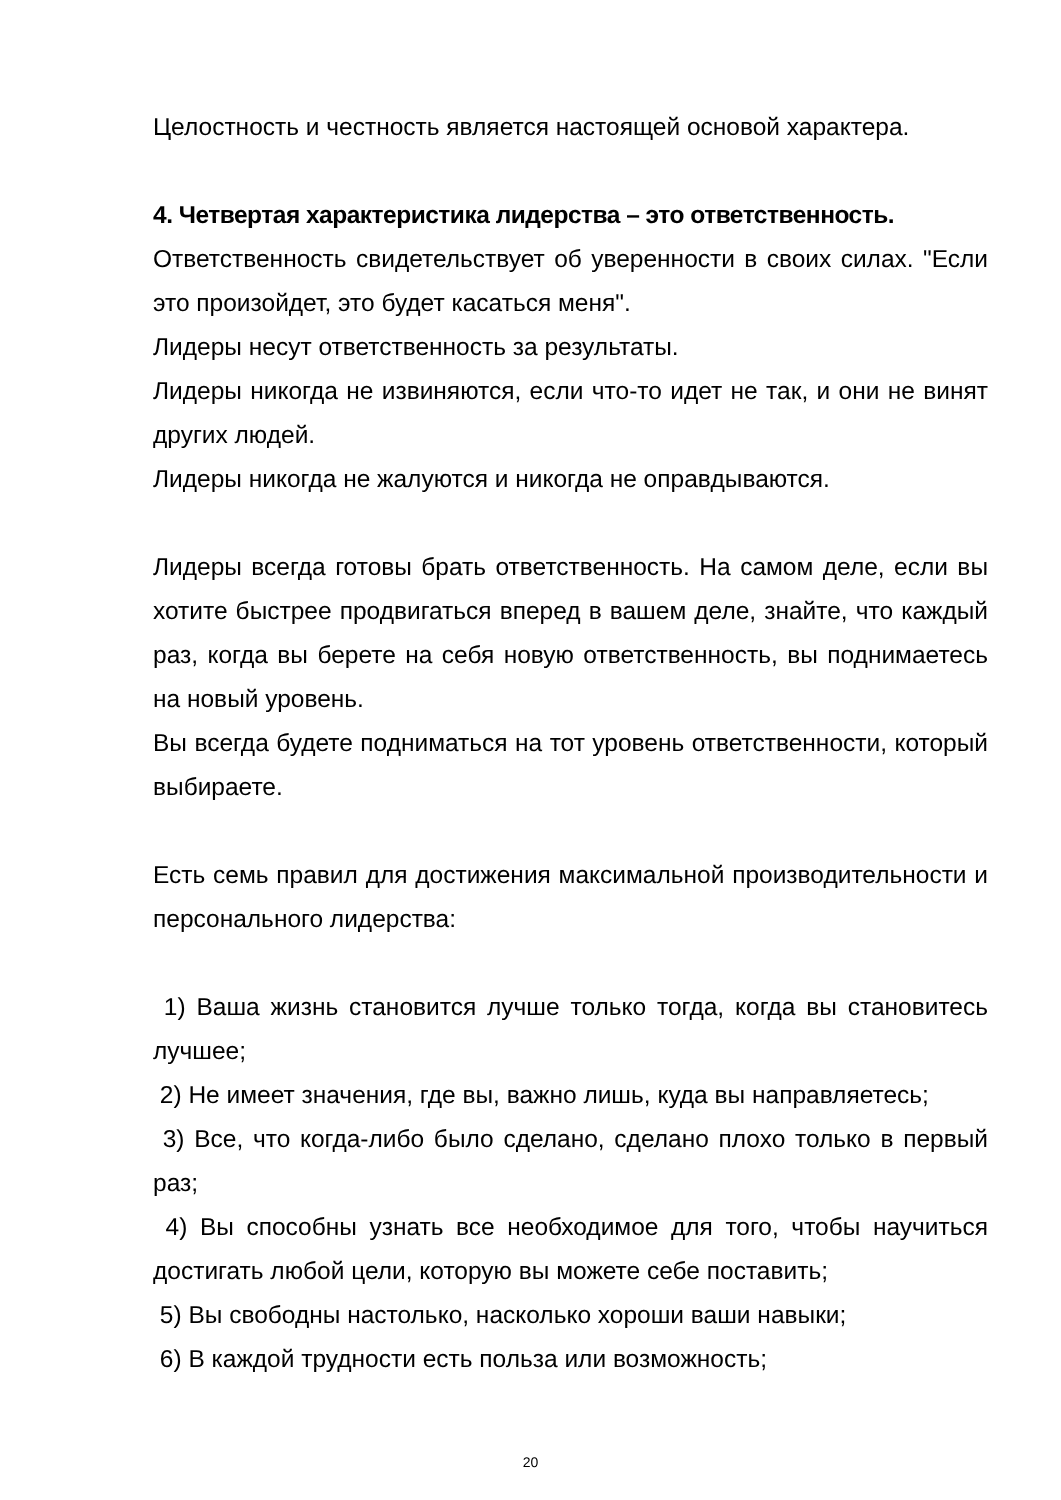Целостность и честность является настоящей основой характера.
4. Четвертая характеристика лидерства – это ответственность.
Ответственность свидетельствует об уверенности в своих силах. "Если это произойдет, это будет касаться меня".
Лидеры несут ответственность за результаты.
Лидеры никогда не извиняются, если что-то идет не так, и они не винят других людей.
Лидеры никогда не жалуются и никогда не оправдываются.
Лидеры всегда готовы брать ответственность. На самом деле, если вы хотите быстрее продвигаться вперед в вашем деле, знайте, что каждый раз, когда вы берете на себя новую ответственность, вы поднимаетесь на новый уровень.
Вы всегда будете подниматься на тот уровень ответственности, который выбираете.
Есть семь правил для достижения максимальной производительности и персонального лидерства:
1) Ваша жизнь становится лучше только тогда, когда вы становитесь лучшее;
2) Не имеет значения, где вы, важно лишь, куда вы направляетесь;
3) Все, что когда-либо было сделано, сделано плохо только в первый раз;
4) Вы способны узнать все необходимое для того, чтобы научиться достигать любой цели, которую вы можете себе поставить;
5) Вы свободны настолько, насколько хороши ваши навыки;
6) В каждой трудности есть польза или возможность;
20